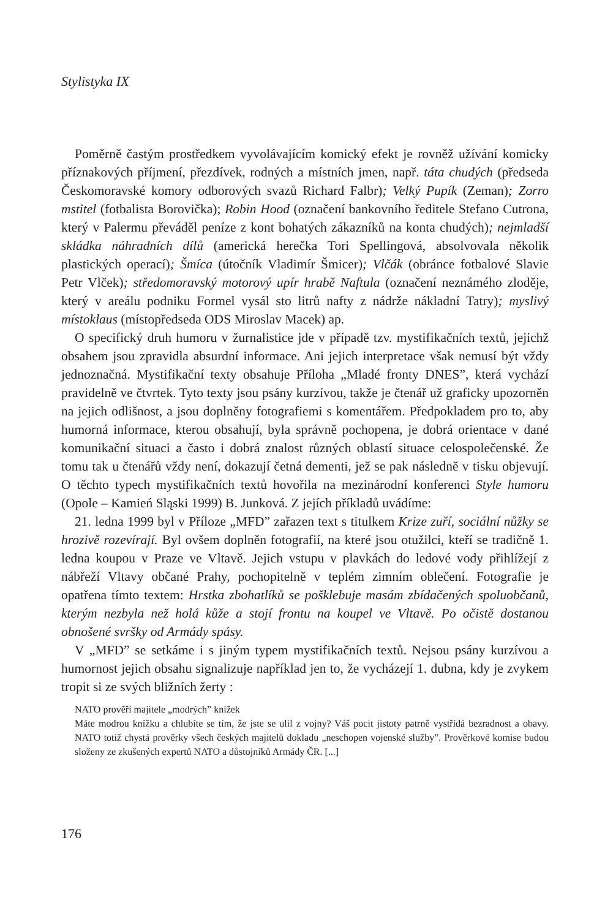Stylistyka IX
Poměrně častým prostředkem vyvolávajícím komický efekt je rovněž užívání komicky příznakových příjmení, přezdívek, rodných a místních jmen, např. táta chudých (předseda Českomoravské komory odborových svazů Richard Falbr); Velký Pupík (Zeman); Zorro mstitel (fotbalista Borovička); Robin Hood (označení bankovního ředitele Stefano Cutrona, který v Palermu převáděl peníze z kont bohatých zákazníků na konta chudých); nejmladší skládka náhradních dílů (americká herečka Tori Spellingová, absolvovala několik plastických operací); Šmíca (útočník Vladimír Šmicer); Vlčák (obránce fotbalové Slavie Petr Vlček); středomoravský motorový upír hrabě Naftula (označení neznámého zloděje, který v areálu podniku Formel vysál sto litrů nafty z nádrže nákladní Tatry); myslivý místoklaus (místopředseda ODS Miroslav Macek) ap.
O specifický druh humoru v žurnalistice jde v případě tzv. mystifikačních textů, jejichž obsahem jsou zpravidla absurdní informace. Ani jejich interpretace však nemusí být vždy jednoznačná. Mystifikační texty obsahuje Příloha „Mladé fronty DNES”, která vychází pravidelně ve čtvrtek. Tyto texty jsou psány kurzívou, takže je čtenář už graficky upozorněn na jejich odlišnost, a jsou doplněny fotografiemi s komentářem. Předpokladem pro to, aby humorná informace, kterou obsahují, byla správně pochopena, je dobrá orientace v dané komunikační situaci a často i dobrá znalost různých oblastí situace celospolečenské. Že tomu tak u čtenářů vždy není, dokazují četná dementi, jež se pak následně v tisku objevují. O těchto typech mystifikačních textů hovořila na mezinárodní konferenci Style humoru (Opole – Kamień Sląski 1999) B. Junková. Z jejích příkladů uvádíme:
21. ledna 1999 byl v Příloze „MFD” zařazen text s titulkem Krize zuří, sociální nůžky se hrozivě rozevírají. Byl ovšem doplněn fotografií, na které jsou otužilci, kteří se tradičně 1. ledna koupou v Praze ve Vltavě. Jejich vstupu v plavkách do ledové vody přihlížejí z nábřeží Vltavy občané Prahy, pochopitelně v teplém zimním oblečení. Fotografie je opatřena tímto textem: Hrstka zbohatlíků se pošklebuje masám zbídačených spoluobčanů, kterým nezbyla než holá kůže a stojí frontu na koupel ve Vltavě. Po očistě dostanou obnošené svršky od Armády spásy.
V „MFD” se setkáme i s jiným typem mystifikačních textů. Nejsou psány kurzívou a humornost jejich obsahu signalizuje například jen to, že vycházejí 1. dubna, kdy je zvykem tropit si ze svých bližních žerty :
NATO prověří majitele „modrých” knížek
Máte modrou knížku a chlubíte se tím, že jste se ulil z vojny? Váš pocit jistoty patrně vystřídá bezradnost a obavy. NATO totiž chystá prověrky všech českých majitelů dokladu „neschopen vojenské služby”. Prověrkové komise budou složeny ze zkušených expertů NATO a důstojníků Armády ČR. [...]
176